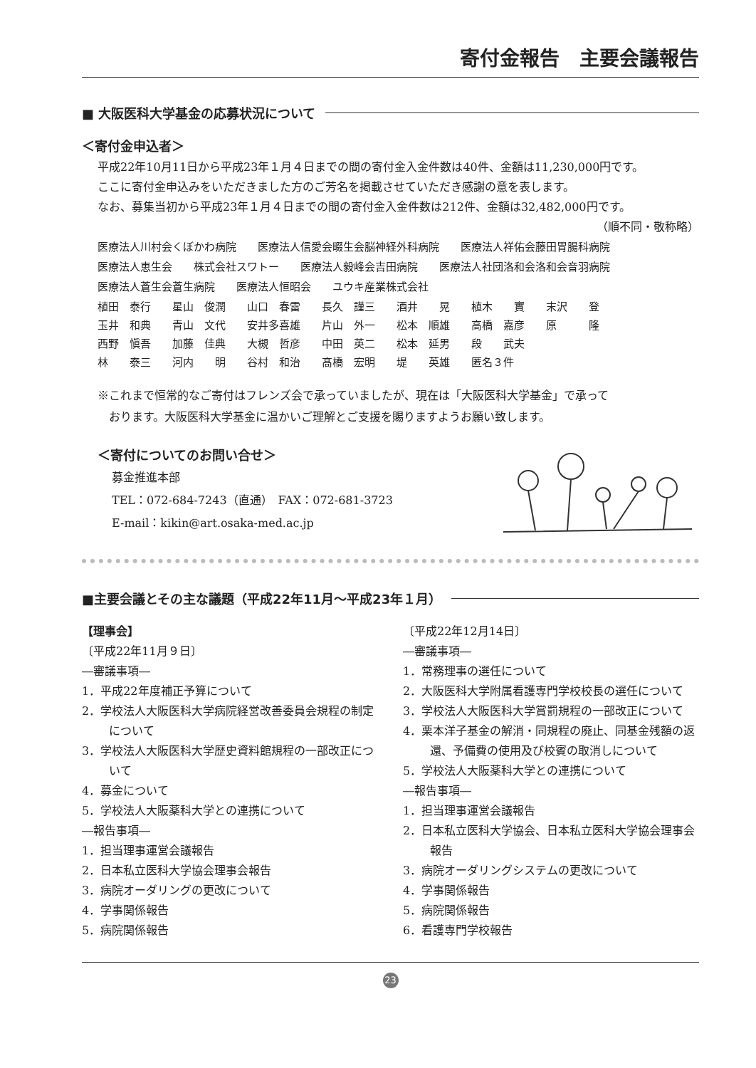寄付金報告　主要会議報告
■ 大阪医科大学基金の応募状況について
＜寄付金申込者＞
平成22年10月11日から平成23年１月４日までの間の寄付金入金件数は40件、金額は11,230,000円です。
ここに寄付金申込みをいただきました方のご芳名を掲載させていただき感謝の意を表します。
なお、募集当初から平成23年１月４日までの間の寄付金入金件数は212件、金額は32,482,000円です。
（順不同・敬称略）
医療法人川村会くぼかわ病院　　医療法人信愛会畷生会脳神経外科病院　　医療法人祥佑会藤田胃腸科病院
医療法人恵生会　　株式会社スワトー　　医療法人毅峰会吉田病院　　医療法人社団洛和会洛和会音羽病院
医療法人蒼生会蒼生病院　　医療法人恒昭会　　ユウキ産業株式会社
| 植田 泰行 | 星山 俊潤 | 山口 春雷 | 長久 謹三 | 酒井 晃 | 植木 實 | 末沢 登 |
| 玉井 和典 | 青山 文代 | 安井多喜雄 | 片山 外一 | 松本 順雄 | 高橋 嘉彦 | 原 隆 |
| 西野 愼吾 | 加藤 佳典 | 大槻 哲彦 | 中田 英二 | 松本 延男 | 段 武夫 | |
| 林 泰三 | 河内 明 | 谷村 和治 | 髙橋 宏明 | 堤 英雄 | 匿名３件 | |
※これまで恒常的なご寄付はフレンズ会で承っていましたが、現在は「大阪医科大学基金」で承って
　おります。大阪医科大学基金に温かいご理解とご支援を賜りますようお願い致します。
＜寄付についてのお問い合せ＞
募金推進本部
TEL：072-684-7243（直通）　FAX：072-681-3723
E-mail：kikin@art.osaka-med.ac.jp
■主要会議とその主な議題（平成22年11月～平成23年１月）
【理事会】
〔平成22年11月９日〕
―審議事項―
1．平成22年度補正予算について
2．学校法人大阪医科大学病院経営改善委員会規程の制定について
3．学校法人大阪医科大学歴史資料館規程の一部改正について
4．募金について
5．学校法人大阪薬科大学との連携について
―報告事項―
1．担当理事運営会議報告
2．日本私立医科大学協会理事会報告
3．病院オーダリングの更改について
4．学事関係報告
5．病院関係報告
〔平成22年12月14日〕
―審議事項―
1．常務理事の選任について
2．大阪医科大学附属看護専門学校校長の選任について
3．学校法人大阪医科大学賞罰規程の一部改正について
4．栗本洋子基金の解消・同規程の廃止、同基金残額の返還、予備費の使用及び校賓の取消しについて
5．学校法人大阪薬科大学との連携について
―報告事項―
1．担当理事運営会議報告
2．日本私立医科大学協会、日本私立医科大学協会理事会報告
3．病院オーダリングシステムの更改について
4．学事関係報告
5．病院関係報告
6．看護専門学校報告
23